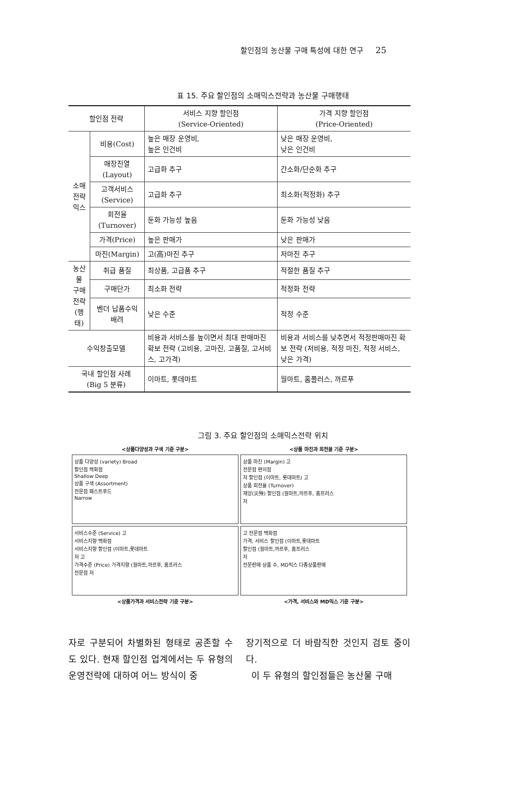할인점의 농산물 구매 특성에 대한 연구 25
표 15. 주요 할인점의 소매믹스전략과 농산물 구매행태
| 할인점 전략 | | 서비스 지향 할인점 (Service-Oriented) | 가격 지향 할인점 (Price-Oriented) |
| 소매전략 믹스 | 비용(Cost) | 높은 매장 운영비, 높은 인건비 | 낮은 매장 운영비, 낮은 인건비 |
| | 매장진열(Layout) | 고급화 추구 | 간소화/단순화 추구 |
| | 고객서비스(Service) | 고급화 추구 | 최소화(적정화) 추구 |
| | 회전율(Turnover) | 둔화 가능성 높음 | 둔화 가능성 낮음 |
| | 가격(Price) | 높은 판매가 | 낮은 판매가 |
| | 마진(Margin) | 고(高)마진 추구 | 저마진 추구 |
| 농산물 구매전략 (행태) | 취급 품질 | 최상품, 고급품 추구 | 적절한 품질 추구 |
| | 구매단가 | 최소화 전략 | 적정화 전략 |
| | 벤더 납품수익 배려 | 낮은 수준 | 적정 수준 |
| 수익창출모델 | | 비용과 서비스를 높이면서 최대 판매마진 확보 전략 (고비용, 고마진, 고품질, 고서비스, 고가격) | 비용과 서비스를 낮추면서 적정판매마진 확보 전략 (저비용, 적정 마진, 적정 서비스, 낮은 가격) |
| 국내 할인점 사례 (Big 5 분류) | | 이마트, 롯데마트 | 월마트, 홈플러스, 까르푸 |
그림 3. 주요 할인점의 소매믹스전략 위치
<상품다양성과 구색 기준 구분>
<상품 마진과 회전율 기준 구분>
상품 다양성 (variety) Broad
할인점 백화점
Shallow Deep
상품 구색 (Assortment)
전문점 패스트푸드
Narrow
상품 마진 (Margin) 고
전문점 편의점
저 할인점 (이마트, 롯데마트) 고
상품 회전율 (Turnover)
재앙(災殃) 할인점 (월마트,까르푸, 홈프러스
저
서비스수준 (Service) 고
서비스지향 백화점
서비스지향 할인점 (이마트,롯데마트
저 고
가격수준 (Price) 가격지향 (월마트,까르푸, 홈프러스
전문점 저
고 전문점 백화점
가격, 서비스 할인점 (이마트,롯데마트
할인점 (월마트,까르푸, 홈프러스
저
전문판매 상품 수, MD믹스 다종상품판매
<상품가격과 서비스전략 기준 구분>
<가격, 서비스와 MD믹스 기준 구분>
자로 구분되어 차별화된 형태로 공존할 수도 있다. 현재 할인점 업계에서는 두 유형의 운영전략에 대하여 어느 방식이 중
장기적으로 더 바람직한 것인지 검토 중이다.
이 두 유형의 할인점들은 농산물 구매